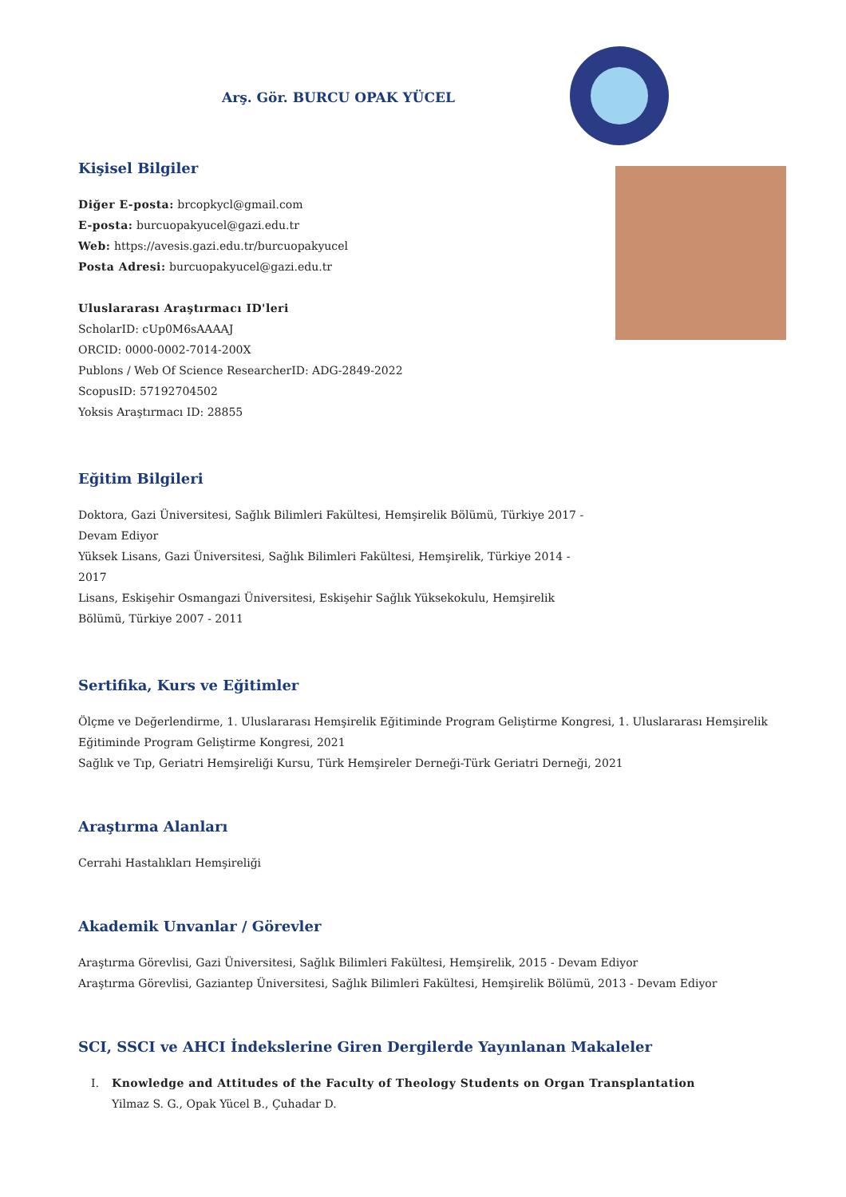Arş. Gör. BURCU OPAK YÜCEL
Kişisel Bilgiler
Diğer E-posta: brcopkycl@gmail.com
E-posta: burcuopakyucel@gazi.edu.tr
Web: https://avesis.gazi.edu.tr/burcuopakyucel
Posta Adresi: burcuopakyucel@gazi.edu.tr
Uluslararası Araştırmacı ID'leri
ScholarID: cUp0M6sAAAAJ
ORCID: 0000-0002-7014-200X
Publons / Web Of Science ResearcherID: ADG-2849-2022
ScopusID: 57192704502
Yoksis Araştırmacı ID: 28855
Eğitim Bilgileri
Doktora, Gazi Üniversitesi, Sağlık Bilimleri Fakültesi, Hemşirelik Bölümü, Türkiye 2017 - Devam Ediyor
Yüksek Lisans, Gazi Üniversitesi, Sağlık Bilimleri Fakültesi, Hemşirelik, Türkiye 2014 - 2017
Lisans, Eskişehir Osmangazi Üniversitesi, Eskişehir Sağlık Yüksekokulu, Hemşirelik Bölümü, Türkiye 2007 - 2011
Sertifika, Kurs ve Eğitimler
Ölçme ve Değerlendirme, 1. Uluslararası Hemşirelik Eğitiminde Program Geliştirme Kongresi, 1. Uluslararası Hemşirelik Eğitiminde Program Geliştirme Kongresi, 2021
Sağlık ve Tıp, Geriatri Hemşireliği Kursu, Türk Hemşireler Derneği-Türk Geriatri Derneği, 2021
Araştırma Alanları
Cerrahi Hastalıkları Hemşireliği
Akademik Unvanlar / Görevler
Araştırma Görevlisi, Gazi Üniversitesi, Sağlık Bilimleri Fakültesi, Hemşirelik, 2015 - Devam Ediyor
Araştırma Görevlisi, Gaziantep Üniversitesi, Sağlık Bilimleri Fakültesi, Hemşirelik Bölümü, 2013 - Devam Ediyor
SCI, SSCI ve AHCI İndekslerine Giren Dergilerde Yayınlanan Makaleler
I. Knowledge and Attitudes of the Faculty of Theology Students on Organ Transplantation
Yilmaz S. G., Opak Yücel B., Çuhadar D.